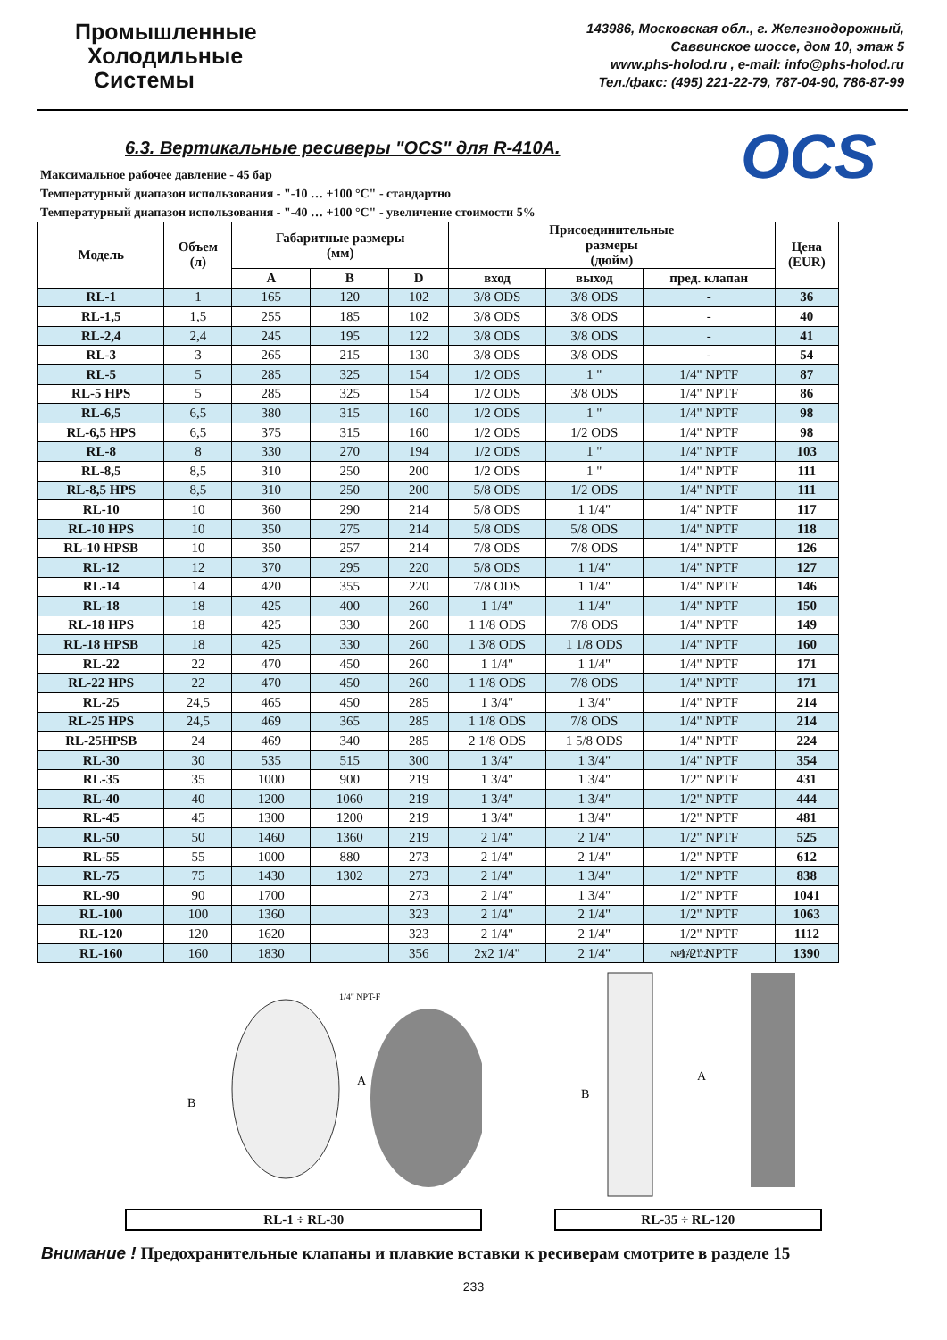Промышленные
Холодильные
Системы
143986, Московская обл., г. Железнодорожный,
Саввинское шоссе, дом 10, этаж 5
www.phs-holod.ru , e-mail: info@phs-holod.ru
Тел./факс: (495) 221-22-79, 787-04-90, 786-87-99
OCS
6.3. Вертикальные ресиверы "OCS" для R-410A.
Максимальное рабочее давление - 45 бар
Температурный диапазон использования - "-10 … +100 °C" - стандартно
Температурный диапазон использования - "-40 … +100 °C" - увеличение стоимости 5%
| Модель | Объем (л) | Габаритные размеры (мм) | | | Присоединительные размеры (дюйм) | | | Цена (EUR) |
| --- | --- | --- | --- | --- | --- | --- | --- | --- |
| | | A | B | D | вход | выход | пред. клапан | |
| RL-1 | 1 | 165 | 120 | 102 | 3/8 ODS | 3/8 ODS | - | 36 |
| RL-1,5 | 1,5 | 255 | 185 | 102 | 3/8 ODS | 3/8 ODS | - | 40 |
| RL-2,4 | 2,4 | 245 | 195 | 122 | 3/8 ODS | 3/8 ODS | - | 41 |
| RL-3 | 3 | 265 | 215 | 130 | 3/8 ODS | 3/8 ODS | - | 54 |
| RL-5 | 5 | 285 | 325 | 154 | 1/2 ODS | 1 " | 1/4" NPTF | 87 |
| RL-5 HPS | 5 | 285 | 325 | 154 | 1/2 ODS | 3/8 ODS | 1/4" NPTF | 86 |
| RL-6,5 | 6,5 | 380 | 315 | 160 | 1/2 ODS | 1 " | 1/4" NPTF | 98 |
| RL-6,5 HPS | 6,5 | 375 | 315 | 160 | 1/2 ODS | 1/2 ODS | 1/4" NPTF | 98 |
| RL-8 | 8 | 330 | 270 | 194 | 1/2 ODS | 1 " | 1/4" NPTF | 103 |
| RL-8,5 | 8,5 | 310 | 250 | 200 | 1/2 ODS | 1 " | 1/4" NPTF | 111 |
| RL-8,5 HPS | 8,5 | 310 | 250 | 200 | 5/8 ODS | 1/2 ODS | 1/4" NPTF | 111 |
| RL-10 | 10 | 360 | 290 | 214 | 5/8 ODS | 1 1/4" | 1/4" NPTF | 117 |
| RL-10 HPS | 10 | 350 | 275 | 214 | 5/8 ODS | 5/8 ODS | 1/4" NPTF | 118 |
| RL-10 HPSB | 10 | 350 | 257 | 214 | 7/8 ODS | 7/8 ODS | 1/4" NPTF | 126 |
| RL-12 | 12 | 370 | 295 | 220 | 5/8 ODS | 1 1/4" | 1/4" NPTF | 127 |
| RL-14 | 14 | 420 | 355 | 220 | 7/8 ODS | 1 1/4" | 1/4" NPTF | 146 |
| RL-18 | 18 | 425 | 400 | 260 | 1 1/4" | 1 1/4" | 1/4" NPTF | 150 |
| RL-18 HPS | 18 | 425 | 330 | 260 | 1 1/8 ODS | 7/8 ODS | 1/4" NPTF | 149 |
| RL-18 HPSB | 18 | 425 | 330 | 260 | 1 3/8 ODS | 1 1/8 ODS | 1/4" NPTF | 160 |
| RL-22 | 22 | 470 | 450 | 260 | 1 1/4" | 1 1/4" | 1/4" NPTF | 171 |
| RL-22 HPS | 22 | 470 | 450 | 260 | 1 1/8 ODS | 7/8 ODS | 1/4" NPTF | 171 |
| RL-25 | 24,5 | 465 | 450 | 285 | 1 3/4" | 1 3/4" | 1/4" NPTF | 214 |
| RL-25 HPS | 24,5 | 469 | 365 | 285 | 1 1/8 ODS | 7/8 ODS | 1/4" NPTF | 214 |
| RL-25HPSB | 24 | 469 | 340 | 285 | 2 1/8 ODS | 1 5/8 ODS | 1/4" NPTF | 224 |
| RL-30 | 30 | 535 | 515 | 300 | 1 3/4" | 1 3/4" | 1/4" NPTF | 354 |
| RL-35 | 35 | 1000 | 900 | 219 | 1 3/4" | 1 3/4" | 1/2" NPTF | 431 |
| RL-40 | 40 | 1200 | 1060 | 219 | 1 3/4" | 1 3/4" | 1/2" NPTF | 444 |
| RL-45 | 45 | 1300 | 1200 | 219 | 1 3/4" | 1 3/4" | 1/2" NPTF | 481 |
| RL-50 | 50 | 1460 | 1360 | 219 | 2 1/4" | 2 1/4" | 1/2" NPTF | 525 |
| RL-55 | 55 | 1000 | 880 | 273 | 2 1/4" | 2 1/4" | 1/2" NPTF | 612 |
| RL-75 | 75 | 1430 | 1302 | 273 | 2 1/4" | 1 3/4" | 1/2" NPTF | 838 |
| RL-90 | 90 | 1700 | | 273 | 2 1/4" | 1 3/4" | 1/2" NPTF | 1041 |
| RL-100 | 100 | 1360 | | 323 | 2 1/4" | 2 1/4" | 1/2" NPTF | 1063 |
| RL-120 | 120 | 1620 | | 323 | 2 1/4" | 2 1/4" | 1/2" NPTF | 1112 |
| RL-160 | 160 | 1830 | | 356 | 2x2 1/4" | 2 1/4" | 1/2" NPTF | 1390 |
B
A
1/4" NPT-F
RL-1 ÷ RL-30
B
A
NPT-F 1/2"
RL-35 ÷ RL-120
Внимание ! Предохранительные клапаны и плавкие вставки к ресиверам смотрите в разделе 15
233